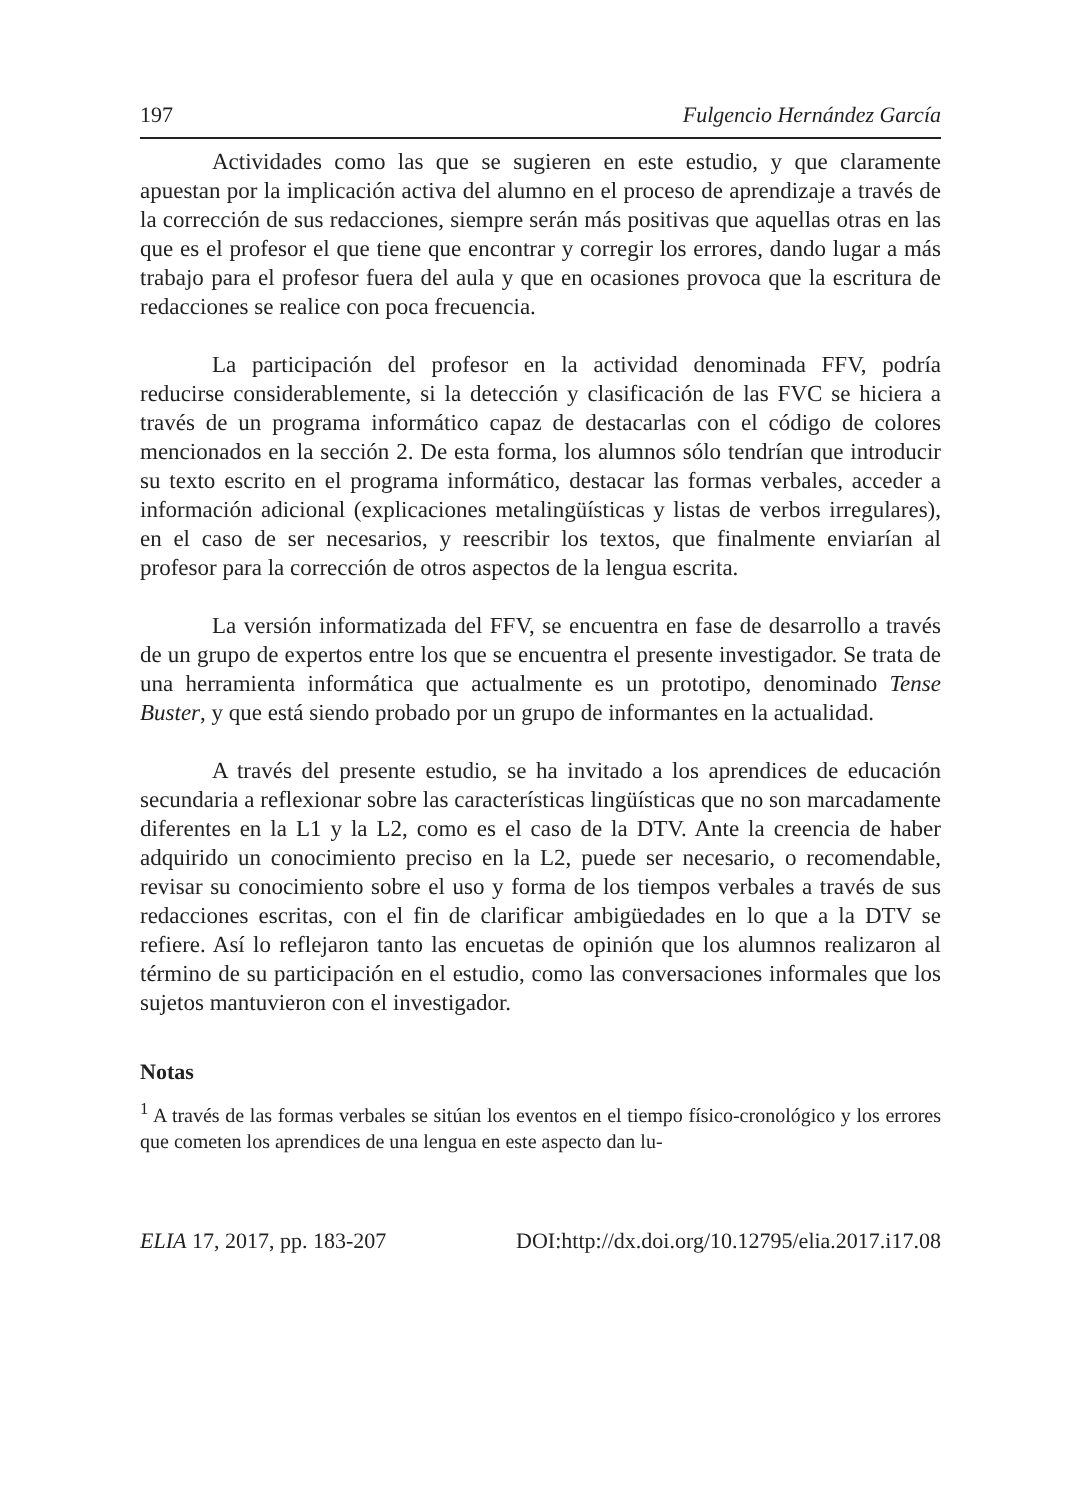197 Fulgencio Hernández García
Actividades como las que se sugieren en este estudio, y que claramente apuestan por la implicación activa del alumno en el proceso de aprendizaje a través de la corrección de sus redacciones, siempre serán más positivas que aquellas otras en las que es el profesor el que tiene que encontrar y corregir los errores, dando lugar a más trabajo para el profesor fuera del aula y que en ocasiones provoca que la escritura de redacciones se realice con poca frecuencia.
La participación del profesor en la actividad denominada FFV, podría reducirse considerablemente, si la detección y clasificación de las FVC se hiciera a través de un programa informático capaz de destacarlas con el código de colores mencionados en la sección 2. De esta forma, los alumnos sólo tendrían que introducir su texto escrito en el programa informático, destacar las formas verbales, acceder a información adicional (explicaciones metalingüísticas y listas de verbos irregulares), en el caso de ser necesarios, y reescribir los textos, que finalmente enviarían al profesor para la corrección de otros aspectos de la lengua escrita.
La versión informatizada del FFV, se encuentra en fase de desarrollo a través de un grupo de expertos entre los que se encuentra el presente investigador. Se trata de una herramienta informática que actualmente es un prototipo, denominado Tense Buster, y que está siendo probado por un grupo de informantes en la actualidad.
A través del presente estudio, se ha invitado a los aprendices de educación secundaria a reflexionar sobre las características lingüísticas que no son marcadamente diferentes en la L1 y la L2, como es el caso de la DTV. Ante la creencia de haber adquirido un conocimiento preciso en la L2, puede ser necesario, o recomendable, revisar su conocimiento sobre el uso y forma de los tiempos verbales a través de sus redacciones escritas, con el fin de clarificar ambigüedades en lo que a la DTV se refiere. Así lo reflejaron tanto las encuetas de opinión que los alumnos realizaron al término de su participación en el estudio, como las conversaciones informales que los sujetos mantuvieron con el investigador.
Notas
<sup>1</sup> A través de las formas verbales se sitúan los eventos en el tiempo físico-cronológico y los errores que cometen los aprendices de una lengua en este aspecto dan lu-
ELIA 17, 2017, pp. 183-207 DOI:http://dx.doi.org/10.12795/elia.2017.i17.08